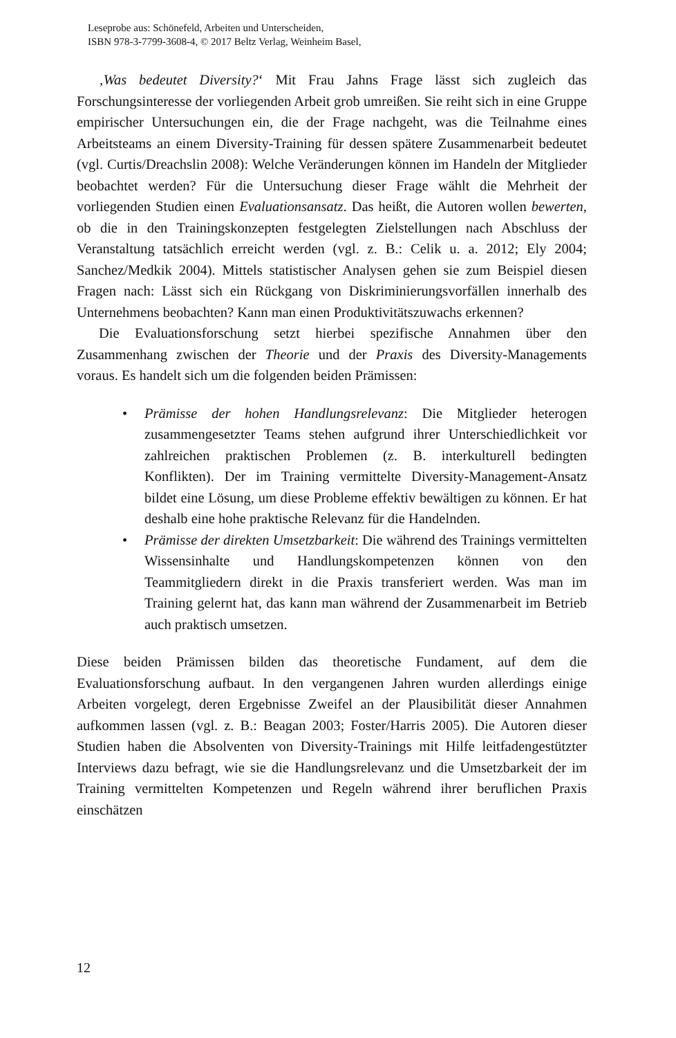Leseprobe aus: Schönefeld, Arbeiten und Unterscheiden,
ISBN 978-3-7799-3608-4, © 2017 Beltz Verlag, Weinheim Basel,
‚Was bedeutet Diversity?‘ Mit Frau Jahns Frage lässt sich zugleich das Forschungsinteresse der vorliegenden Arbeit grob umreißen. Sie reiht sich in eine Gruppe empirischer Untersuchungen ein, die der Frage nachgeht, was die Teilnahme eines Arbeitsteams an einem Diversity-Training für dessen spätere Zusammenarbeit bedeutet (vgl. Curtis/Dreachslin 2008): Welche Veränderungen können im Handeln der Mitglieder beobachtet werden? Für die Untersuchung dieser Frage wählt die Mehrheit der vorliegenden Studien einen Evaluationsansatz. Das heißt, die Autoren wollen bewerten, ob die in den Trainingskonzepten festgelegten Zielstellungen nach Abschluss der Veranstaltung tatsächlich erreicht werden (vgl. z. B.: Celik u. a. 2012; Ely 2004; Sanchez/Medkik 2004). Mittels statistischer Analysen gehen sie zum Beispiel diesen Fragen nach: Lässt sich ein Rückgang von Diskriminierungsvorfällen innerhalb des Unternehmens beobachten? Kann man einen Produktivitätszuwachs erkennen?
Die Evaluationsforschung setzt hierbei spezifische Annahmen über den Zusammenhang zwischen der Theorie und der Praxis des Diversity-Managements voraus. Es handelt sich um die folgenden beiden Prämissen:
• Prämisse der hohen Handlungsrelevanz: Die Mitglieder heterogen zusammengesetzter Teams stehen aufgrund ihrer Unterschiedlichkeit vor zahlreichen praktischen Problemen (z. B. interkulturell bedingten Konflikten). Der im Training vermittelte Diversity-Management-Ansatz bildet eine Lösung, um diese Probleme effektiv bewältigen zu können. Er hat deshalb eine hohe praktische Relevanz für die Handelnden.
• Prämisse der direkten Umsetzbarkeit: Die während des Trainings vermittelten Wissensinhalte und Handlungskompetenzen können von den Teammitgliedern direkt in die Praxis transferiert werden. Was man im Training gelernt hat, das kann man während der Zusammenarbeit im Betrieb auch praktisch umsetzen.
Diese beiden Prämissen bilden das theoretische Fundament, auf dem die Evaluationsforschung aufbaut. In den vergangenen Jahren wurden allerdings einige Arbeiten vorgelegt, deren Ergebnisse Zweifel an der Plausibilität dieser Annahmen aufkommen lassen (vgl. z. B.: Beagan 2003; Foster/Harris 2005). Die Autoren dieser Studien haben die Absolventen von Diversity-Trainings mit Hilfe leitfadengestützter Interviews dazu befragt, wie sie die Handlungsrelevanz und die Umsetzbarkeit der im Training vermittelten Kompetenzen und Regeln während ihrer beruflichen Praxis einschätzen
12